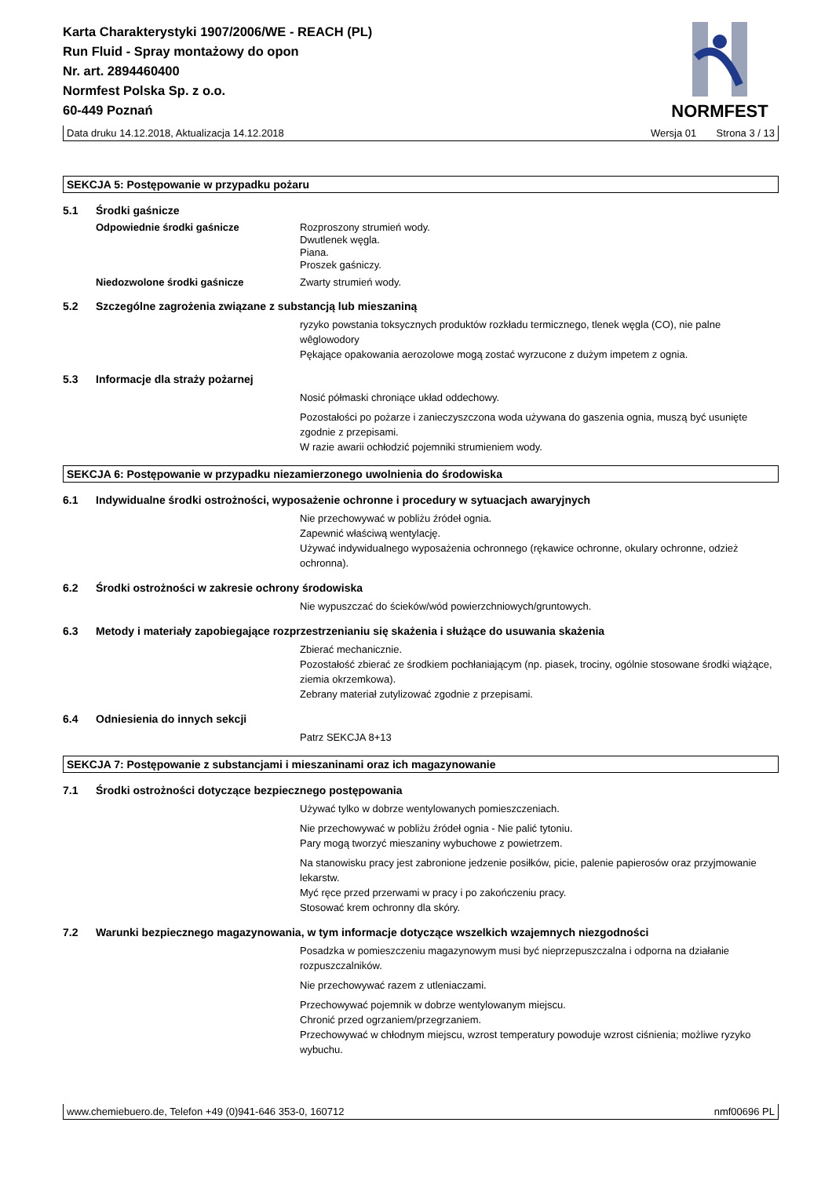Karta Charakterystyki 1907/2006/WE - REACH (PL)
Run Fluid - Spray montażowy do opon
Nr. art. 2894460400
Normfest Polska Sp. z o.o.
60-449 Poznań
NORMFEST
Data druku 14.12.2018, Aktualizacja 14.12.2018 Wersja 01 Strona 3 / 13
SEKCJA 5: Postępowanie w przypadku pożaru
5.1 Środki gaśnicze
Odpowiednie środki gaśnicze Rozproszony strumień wody.
Dwutlenek węgla.
Piana.
Proszek gaśniczy.
Niedozwolone środki gaśnicze Zwarty strumień wody.
5.2 Szczególne zagrożenia związane z substancją lub mieszaniną
ryzyko powstania toksycznych produktów rozkładu termicznego, tlenek węgla (CO), nie palne wêglowodory
Pękające opakowania aerozolowe mogą zostać wyrzucone z dużym impetem z ognia.
5.3 Informacje dla straży pożarnej
Nosić półmaski chroniące układ oddechowy.
Pozostałości po pożarze i zanieczyszczona woda używana do gaszenia ognia, muszą być usunięte zgodnie z przepisami.
W razie awarii ochłodzić pojemniki strumieniem wody.
SEKCJA 6: Postępowanie w przypadku niezamierzonego uwolnienia do środowiska
6.1 Indywidualne środki ostrożności, wyposażenie ochronne i procedury w sytuacjach awaryjnych
Nie przechowywać w pobliżu źródeł ognia.
Zapewnić właściwą wentylację.
Używać indywidualnego wyposażenia ochronnego (rękawice ochronne, okulary ochronne, odzież ochronna).
6.2 Środki ostrożności w zakresie ochrony środowiska
Nie wypuszczać do ścieków/wód powierzchniowych/gruntowych.
6.3 Metody i materiały zapobiegające rozprzestrzenianiu się skażenia i służące do usuwania skażenia
Zbierać mechanicznie.
Pozostałość zbierać ze środkiem pochłaniającym (np. piasek, trociny, ogólnie stosowane środki wiążące, ziemia okrzemkowa).
Zebrany materiał zutylizować zgodnie z przepisami.
6.4 Odniesienia do innych sekcji
Patrz SEKCJA 8+13
SEKCJA 7: Postępowanie z substancjami i mieszaninami oraz ich magazynowanie
7.1 Środki ostrożności dotyczące bezpiecznego postępowania
Używać tylko w dobrze wentylowanych pomieszczeniach.
Nie przechowywać w pobliżu źródeł ognia - Nie palić tytoniu.
Pary mogą tworzyć mieszaniny wybuchowe z powietrzem.
Na stanowisku pracy jest zabronione jedzenie posiłków, picie, palenie papierosów oraz przyjmowanie lekarstw.
Myć ręce przed przerwami w pracy i po zakończeniu pracy.
Stosować krem ochronny dla skóry.
7.2 Warunki bezpiecznego magazynowania, w tym informacje dotyczące wszelkich wzajemnych niezgodności
Posadzka w pomieszczeniu magazynowym musi być nieprzepuszczalna i odporna na działanie rozpuszczalników.
Nie przechowywać razem z utleniaczami.
Przechowywać pojemnik w dobrze wentylowanym miejscu.
Chronić przed ogrzaniem/przegrzaniem.
Przechowywać w chłodnym miejscu, wzrost temperatury powoduje wzrost ciśnienia; możliwe ryzyko wybuchu.
www.chemiebuero.de, Telefon +49 (0)941-646 353-0, 160712 nmf00696 PL